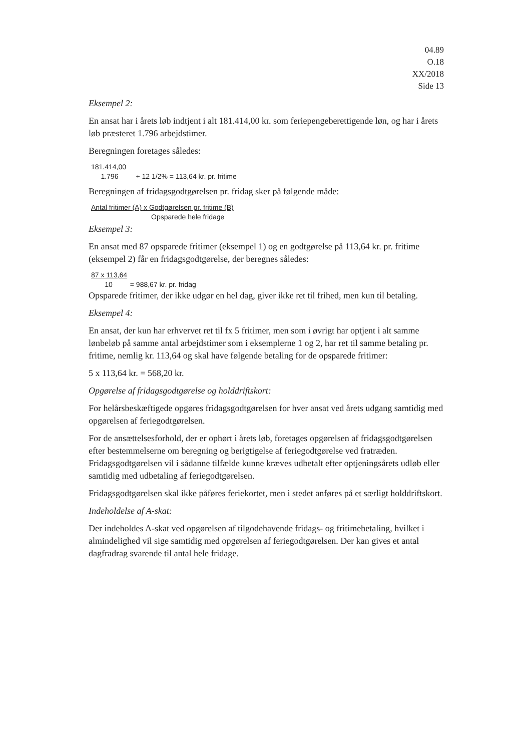04.89
O.18
XX/2018
Side 13
Eksempel 2:
En ansat har i årets løb indtjent i alt 181.414,00 kr. som feriepengeberettigende løn, og har i årets løb præsteret 1.796 arbejdstimer.
Beregningen foretages således:
181.414,00
1.796 + 12 1/2% = 113,64 kr. pr. fritime
Beregningen af fridagsgodtgørelsen pr. fridag sker på følgende måde:
Antal fritimer (A) x Godtgørelsen pr. fritime (B)
Opsparede hele fridage
Eksempel 3:
En ansat med 87 opsparede fritimer (eksempel 1) og en godtgørelse på 113,64 kr. pr. fritime (eksempel 2) får en fridagsgodtgørelse, der beregnes således:
87 x 113,64
10 = 988,67 kr. pr. fridag
Opsparede fritimer, der ikke udgør en hel dag, giver ikke ret til frihed, men kun til betaling.
Eksempel 4:
En ansat, der kun har erhvervet ret til fx 5 fritimer, men som i øvrigt har optjent i alt samme lønbeløb på samme antal arbejdstimer som i eksemplerne 1 og 2, har ret til samme betaling pr. fritime, nemlig kr. 113,64 og skal have følgende betaling for de opsparede fritimer:
5 x 113,64 kr. = 568,20 kr.
Opgørelse af fridagsgodtgørelse og holddriftskort:
For helårsbeskæftigede opgøres fridagsgodtgørelsen for hver ansat ved årets udgang samtidig med opgørelsen af feriegodtgørelsen.
For de ansættelsesforhold, der er ophørt i årets løb, foretages opgørelsen af fridagsgodtgørelsen efter bestemmelserne om beregning og berigtigelse af feriegodtgørelse ved fratræden. Fridagsgodtgørelsen vil i sådanne tilfælde kunne kræves udbetalt efter optjeningsårets udløb eller samtidig med udbetaling af feriegodtgørelsen.
Fridagsgodtgørelsen skal ikke påføres feriekortet, men i stedet anføres på et særligt holddriftskort.
Indeholdelse af A-skat:
Der indeholdes A-skat ved opgørelsen af tilgodehavende fridags- og fritimebetaling, hvilket i almindelighed vil sige samtidig med opgørelsen af feriegodtgørelsen. Der kan gives et antal dagfradrag svarende til antal hele fridage.